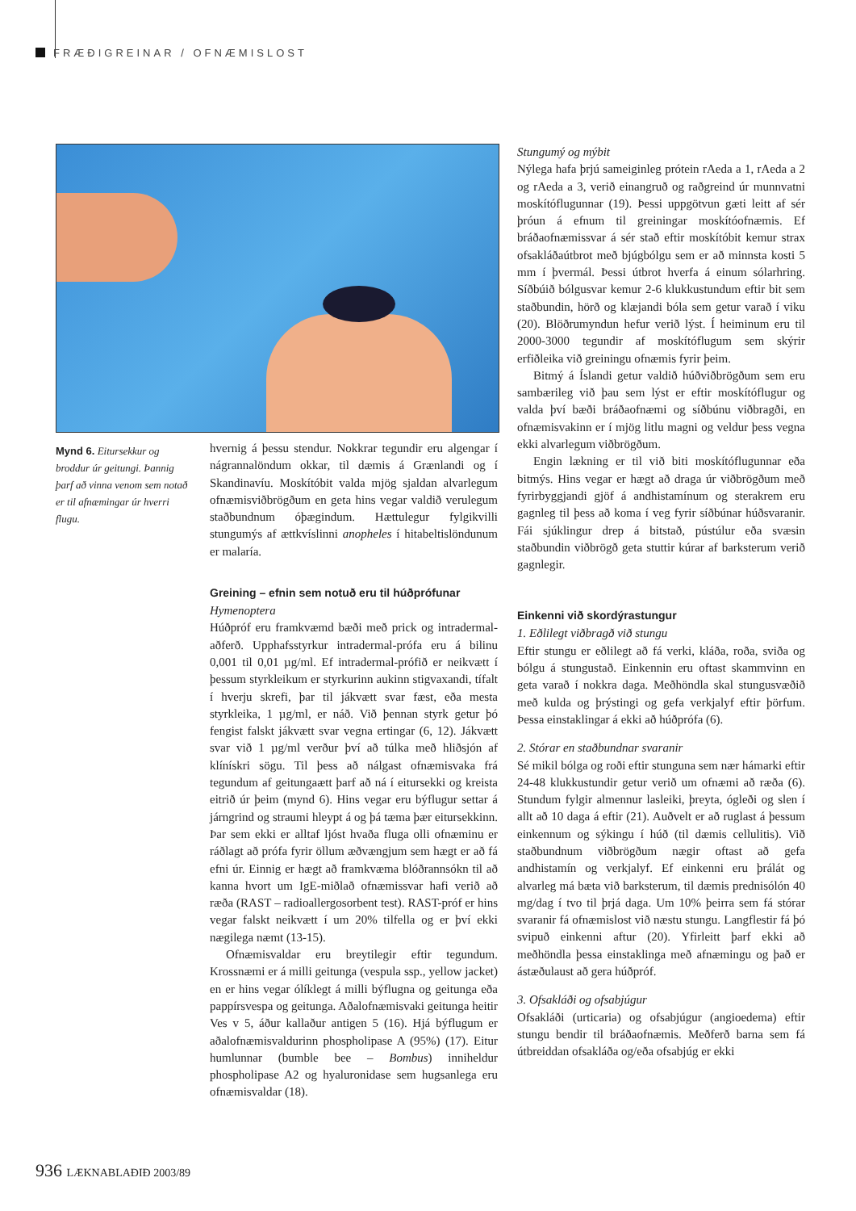FRÆÐIGREINAR / OFNÆMISLOST
Mynd 6. Eitursekkur og broddur úr geitungi. Þannig þarf að vinna venom sem notað er til afnæmingar úr hverri flugu.
hvernig á þessu stendur. Nokkrar tegundir eru algengar í nágrannalöndum okkar, til dæmis á Grænlandi og í Skandinavíu. Moskítóbit valda mjög sjaldan alvarlegum ofnæmisviðbrögðum en geta hins vegar valdið verulegum staðbundnum óþægindum. Hættulegur fylgikvilli stungumýs af ættkvíslinni anopheles í hitabeltislöndunum er malaría.
Greining – efnin sem notuð eru til húðprófunar
Hymenoptera
Húðpróf eru framkvæmd bæði með prick og intradermal-aðferð. Upphafsstyrkur intradermal-prófa eru á bilinu 0,001 til 0,01 µg/ml. Ef intradermal-prófið er neikvætt í þessum styrkleikum er styrkurinn aukinn stigvaxandi, tífalt í hverju skrefi, þar til jákvætt svar fæst, eða mesta styrkleika, 1 µg/ml, er náð. Við þennan styrk getur þó fengist falskt jákvætt svar vegna ertingar (6, 12). Jákvætt svar við 1 µg/ml verður því að túlka með hliðsjón af klínískri sögu. Til þess að nálgast ofnæmisvaka frá tegundum af geitungaætt þarf að ná í eitursekki og kreista eitrið úr þeim (mynd 6). Hins vegar eru býflugur settar á járngrind og straumi hleypt á og þá tæma þær eitursekkinn. Þar sem ekki er alltaf ljóst hvaða fluga olli ofnæminu er ráðlagt að prófa fyrir öllum æðvængjum sem hægt er að fá efni úr. Einnig er hægt að framkvæma blóðrannsókn til að kanna hvort um IgE-miðlað ofnæmissvar hafi verið að ræða (RAST – radioallergosorbent test). RAST-próf er hins vegar falskt neikvætt í um 20% tilfella og er því ekki nægilega næmt (13-15).
Ofnæmisvaldar eru breytilegir eftir tegundum. Krossnæmi er á milli geitunga (vespula ssp., yellow jacket) en er hins vegar ólíklegt á milli býflugna og geitunga eða pappírsvespa og geitunga. Aðalofnæmisvaki geitunga heitir Ves v 5, áður kallaður antigen 5 (16). Hjá býflugum er aðalofnæmisvaldurinn phospholipase A (95%) (17). Eitur humlunnar (bumble bee – Bombus) inniheldur phospholipase A2 og hyaluronidase sem hugsanlega eru ofnæmisvaldar (18).
Stungumý og mýbit
Nýlega hafa þrjú sameiginleg prótein rAeda a 1, rAeda a 2 og rAeda a 3, verið einangruð og raðgreind úr munnvatni moskítóflugunnar (19). Þessi uppgötvun gæti leitt af sér þróun á efnum til greiningar moskítóofnæmis. Ef bráðaofnæmissvar á sér stað eftir moskítóbit kemur strax ofsakláðaútbrot með bjúgbólgu sem er að minnsta kosti 5 mm í þvermál. Þessi útbrot hverfa á einum sólarhring. Síðbúið bólgusvar kemur 2-6 klukkustundum eftir bit sem staðbundin, hörð og klæjandi bóla sem getur varað í viku (20). Blöðrumyndun hefur verið lýst. Í heiminum eru til 2000-3000 tegundir af moskítóflugum sem skýrir erfiðleika við greiningu ofnæmis fyrir þeim.
Bitmý á Íslandi getur valdið húðviðbrögðum sem eru sambærileg við þau sem lýst er eftir moskítóflugur og valda því bæði bráðaofnæmi og síðbúnu viðbragði, en ofnæmisvakinn er í mjög litlu magni og veldur þess vegna ekki alvarlegum viðbrögðum.
Engin lækning er til við biti moskítóflugunnar eða bitmýs. Hins vegar er hægt að draga úr viðbrögðum með fyrirbyggjandi gjöf á andhistamínum og sterakrem eru gagnleg til þess að koma í veg fyrir síðbúnar húðsvaranir. Fái sjúklingur drep á bitstað, púst­úlur eða svæsin staðbundin viðbrögð geta stuttir kúrar af barksterum verið gagnlegir.
Einkenni við skordýrastungur
1. Eðlilegt viðbragð við stungu
Eftir stungu er eðlilegt að fá verki, kláða, roða, sviða og bólgu á stungustað. Einkennin eru oftast skammvinn en geta varað í nokkra daga. Meðhöndla skal stungusvæðið með kulda og þrýstingi og gefa verkjalyf eftir þörfum. Þessa einstaklingar á ekki að húðprófa (6).
2. Stórar en staðbundnar svaranir
Sé mikil bólga og roði eftir stunguna sem nær hámarki eftir 24-48 klukkustundir getur verið um ofnæmi að ræða (6). Stundum fylgir almennur lasleiki, þreyta, ógleði og slen í allt að 10 daga á eftir (21). Auðvelt er að ruglast á þessum einkennum og sýkingu í húð (til dæmis cellulitis). Við staðbundnum viðbrögðum nægir oftast að gefa andhistamín og verkjalyf. Ef einkenni eru þrálát og alvarleg má bæta við barksterum, til dæmis prednisólón 40 mg/dag í tvo til þrjá daga. Um 10% þeirra sem fá stórar svaranir fá ofnæmislost við næstu stungu. Langflestir fá þó svipuð einkenni aftur (20). Yfirleitt þarf ekki að meðhöndla þessa einstaklinga með afnæmingu og það er ástæðulaust að gera húðpróf.
3. Ofsakláði og ofsabjúgur
Ofsakláði (urticaria) og ofsabjúgur (angioedema) eftir stungu bendir til bráðaofnæmis. Meðferð barna sem fá útbreiddan ofsakláða og/eða ofsabjúg er ekki
936 LÆKNABLAÐIÐ 2003/89